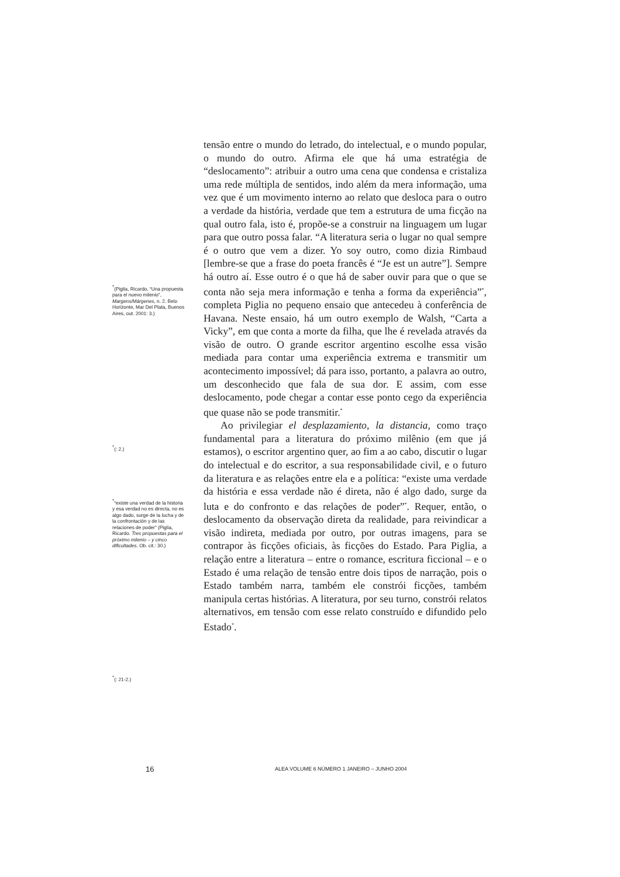<sup>*</sup> (Piglia, Ricardo, “Una propuesta para el nuevo milenio”, Margens/Márgenes, n. 2. Belo Horizonte, Mar Del Plata, Buenos Aires, out. 2001: 3.)
<sup>*</sup> (: 2.)
<sup>*</sup> “existe una verdad de la historia y esa verdad no es directa, no es algo dado, surge de la lucha y de la confrontación y de las relaciones de poder” (Piglia, Ricardo. Tres propuestas para el próximo milenio – y cinco dificultades. Ob. cit.: 30.)
<sup>*</sup> (: 21-2.)
tensão entre o mundo do letrado, do intelectual, e o mundo popular, o mundo do outro. Afirma ele que há uma estratégia de “deslocamento”: atribuir a outro uma cena que condensa e cristaliza uma rede múltipla de sentidos, indo além da mera informação, uma vez que é um movimento interno ao relato que desloca para o outro a verdade da história, verdade que tem a estrutura de uma ficção na qual outro fala, isto é, propõe-se a construir na linguagem um lugar para que outro possa falar. “A literatura seria o lugar no qual sempre é o outro que vem a dizer. Yo soy outro, como dizia Rimbaud [lembre-se que a frase do poeta francês é “Je est un autre”]. Sempre há outro aí. Esse outro é o que há de saber ouvir para que o que se conta não seja mera informação e tenha a forma da experiência”<sup>*</sup>, completa Piglia no pequeno ensaio que antecedeu à conferência de Havana. Neste ensaio, há um outro exemplo de Walsh, “Carta a Vicky”, em que conta a morte da filha, que lhe é revelada através da visão de outro. O grande escritor argentino escolhe essa visão mediada para contar uma experiência extrema e transmitir um acontecimento impossível; dá para isso, portanto, a palavra ao outro, um desconhecido que fala de sua dor. E assim, com esse deslocamento, pode chegar a contar esse ponto cego da experiência que quase não se pode transmitir.<sup>*</sup>
Ao privilegiar el desplazamiento, la distancia, como traço fundamental para a literatura do próximo milênio (em que já estamos), o escritor argentino quer, ao fim a ao cabo, discutir o lugar do intelectual e do escritor, a sua responsabilidade civil, e o futuro da literatura e as relações entre ela e a política: “existe uma verdade da história e essa verdade não é direta, não é algo dado, surge da luta e do confronto e das relações de poder”<sup>*</sup>. Requer, então, o deslocamento da observação direta da realidade, para reivindicar a visão indireta, mediada por outro, por outras imagens, para se contrapor às ficções oficiais, às ficções do Estado. Para Piglia, a relação entre a literatura – entre o romance, escritura ficcional – e o Estado é uma relação de tensão entre dois tipos de narração, pois o Estado também narra, também ele constrói ficções, também manipula certas histórias. A literatura, por seu turno, constrói relatos alternativos, em tensão com esse relato construído e difundido pelo Estado<sup>*</sup>.
16 ALEA VOLUME 6 NÚMERO 1 JANEIRO – JUNHO 2004